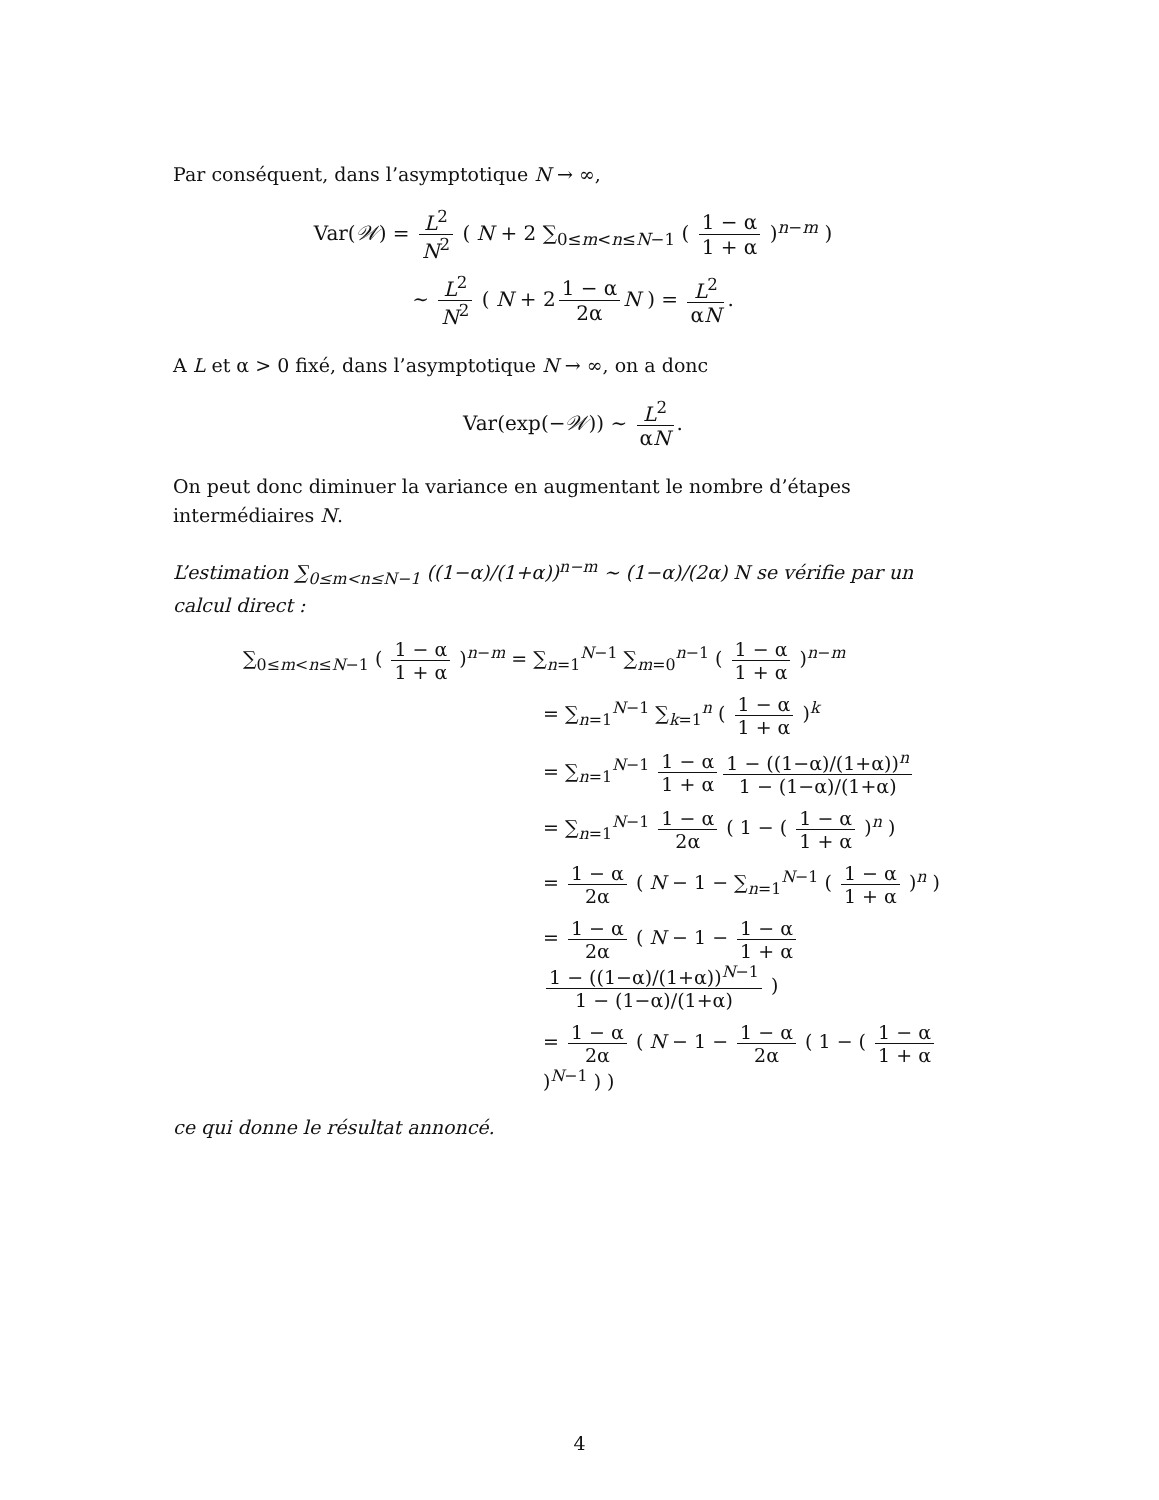Par conséquent, dans l’asymptotique N → ∞,
Var(𝒲) = L<sup>2</sup> N<sup>2</sup> ( N + 2 ∑<sub>0≤m<n≤N−1</sub> ( 1 − α 1 + α )<sup>n−m</sup> )
∼ L<sup>2</sup> N<sup>2</sup> ( N + 2 1 − α 2α N ) = L<sup>2</sup> αN.
A L et α > 0 fixé, dans l’asymptotique N → ∞, on a donc
Var(exp(−𝒲)) ∼ L<sup>2</sup> αN.
On peut donc diminuer la variance en augmentant le nombre d’étapes intermédiaires N.
L’estimation ∑<sub>0≤m<n≤N−1</sub> ((1−α)/(1+α))<sup>n−m</sup> ∼ (1−α)/(2α) N se vérifie par un calcul direct :
∑<sub>0≤m<n≤N−1</sub> ( 1 − α 1 + α )<sup>n−m</sup> = ∑<sub>n=1</sub><sup>N−1</sup> ∑<sub>m=0</sub><sup>n−1</sup> ( 1 − α 1 + α )<sup>n−m</sup>
= ∑<sub>n=1</sub><sup>N−1</sup> ∑<sub>k=1</sub><sup>n</sup> ( 1 − α 1 + α )<sup>k</sup>
= ∑<sub>n=1</sub><sup>N−1</sup> 1 − α 1 + α 1 − ((1−α)/(1+α))<sup>n</sup> 1 − (1−α)/(1+α)
= ∑<sub>n=1</sub><sup>N−1</sup> 1 − α 2α ( 1 − ( 1 − α 1 + α )<sup>n</sup> )
= 1 − α 2α ( N − 1 − ∑<sub>n=1</sub><sup>N−1</sup> ( 1 − α 1 + α )<sup>n</sup> )
= 1 − α 2α ( N − 1 − 1 − α 1 + α 1 − ((1−α)/(1+α))<sup>N−1</sup> 1 − (1−α)/(1+α) )
= 1 − α 2α ( N − 1 − 1 − α 2α ( 1 − ( 1 − α 1 + α )<sup>N−1</sup> ) )
ce qui donne le résultat annoncé.
4